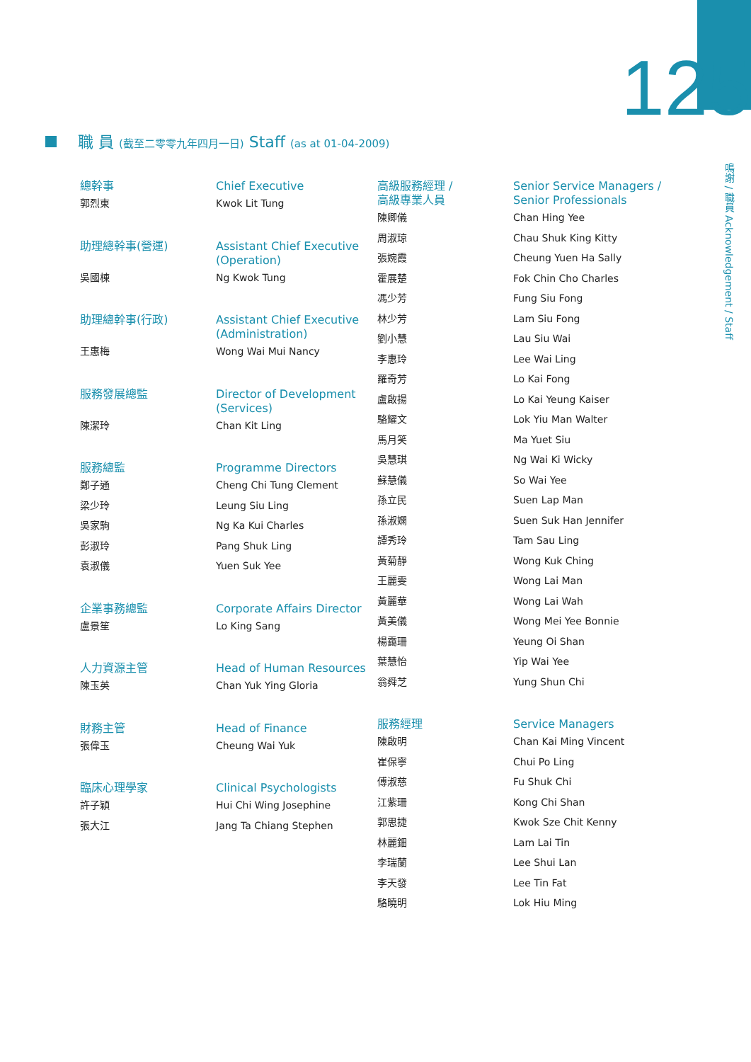125
鳴謝 / 職員 Acknowledgement / Staff
職 員 (截至二零零九年四月一日) Staff (as at 01-04-2009)
總幹事 Chief Executive
郭烈東 Kwok Lit Tung
助理總幹事(營運) Assistant Chief Executive
(Operation)
吳國棟 Ng Kwok Tung
助理總幹事(行政) Assistant Chief Executive
(Administration)
王惠梅 Wong Wai Mui Nancy
服務發展總監 Director of Development
(Services)
陳潔玲 Chan Kit Ling
服務總監 Programme Directors
鄭子通 Cheng Chi Tung Clement
梁少玲 Leung Siu Ling
吳家駒 Ng Ka Kui Charles
彭淑玲 Pang Shuk Ling
袁淑儀 Yuen Suk Yee
企業事務總監 Corporate Affairs Director
盧景笙 Lo King Sang
人力資源主管 Head of Human Resources
陳玉英 Chan Yuk Ying Gloria
財務主管 Head of Finance
張偉玉 Cheung Wai Yuk
臨床心理學家 Clinical Psychologists
許子穎 Hui Chi Wing Josephine
張大江 Jang Ta Chiang Stephen
高級服務經理 /
高級專業人員
Senior Service Managers /
Senior Professionals
陳卿儀 Chan Hing Yee
周淑琼 Chau Shuk King Kitty
張婉霞 Cheung Yuen Ha Sally
霍展楚 Fok Chin Cho Charles
馮少芳 Fung Siu Fong
林少芳 Lam Siu Fong
劉小慧 Lau Siu Wai
李惠玲 Lee Wai Ling
羅奇芳 Lo Kai Fong
盧啟揚 Lo Kai Yeung Kaiser
駱耀文 Lok Yiu Man Walter
馬月笑 Ma Yuet Siu
吳慧琪 Ng Wai Ki Wicky
蘇慧儀 So Wai Yee
孫立民 Suen Lap Man
孫淑嫻 Suen Suk Han Jennifer
譚秀玲 Tam Sau Ling
黃菊靜 Wong Kuk Ching
王麗雯 Wong Lai Man
黃麗華 Wong Lai Wah
黃美儀 Wong Mei Yee Bonnie
楊靄珊 Yeung Oi Shan
葉慧怡 Yip Wai Yee
翁舜芝 Yung Shun Chi
服務經理 Service Managers
陳啟明 Chan Kai Ming Vincent
崔保寧 Chui Po Ling
傅淑慈 Fu Shuk Chi
江紫珊 Kong Chi Shan
郭思捷 Kwok Sze Chit Kenny
林麗鈿 Lam Lai Tin
李瑞蘭 Lee Shui Lan
李天發 Lee Tin Fat
駱曉明 Lok Hiu Ming